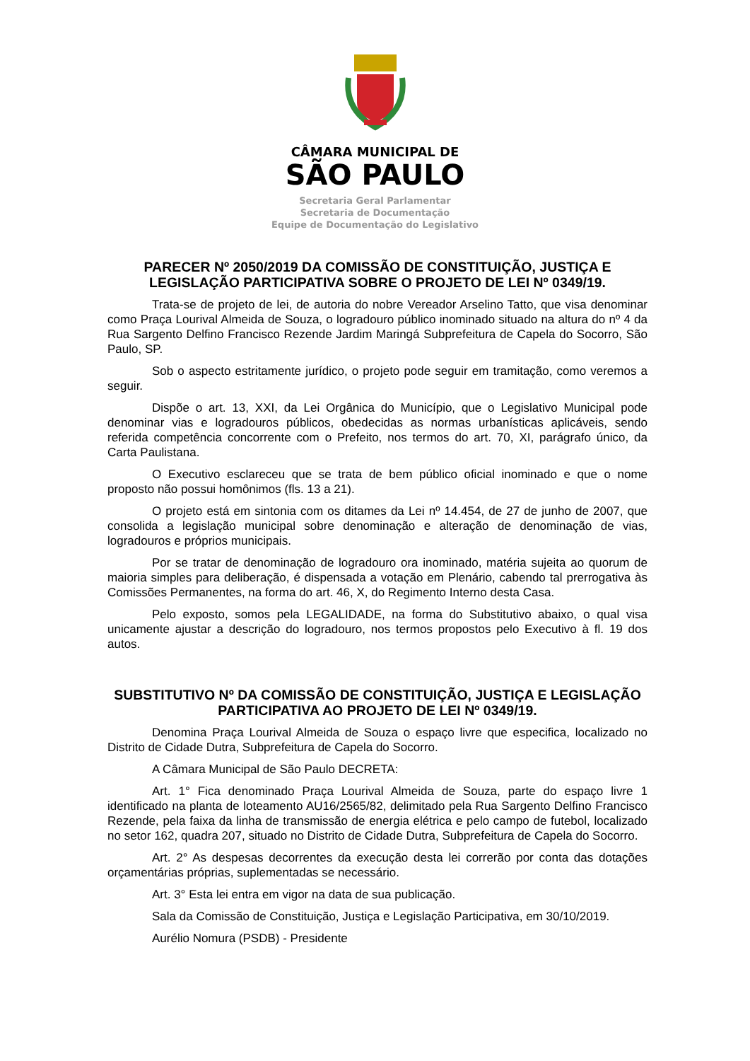CÂMARA MUNICIPAL DE
SÃO PAULO
Secretaria Geral Parlamentar
Secretaria de Documentação
Equipe de Documentação do Legislativo
PARECER Nº 2050/2019 DA COMISSÃO DE CONSTITUIÇÃO, JUSTIÇA E LEGISLAÇÃO PARTICIPATIVA SOBRE O PROJETO DE LEI Nº 0349/19.
Trata-se de projeto de lei, de autoria do nobre Vereador Arselino Tatto, que visa denominar como Praça Lourival Almeida de Souza, o logradouro público inominado situado na altura do nº 4 da Rua Sargento Delfino Francisco Rezende Jardim Maringá Subprefeitura de Capela do Socorro, São Paulo, SP.
Sob o aspecto estritamente jurídico, o projeto pode seguir em tramitação, como veremos a seguir.
Dispõe o art. 13, XXI, da Lei Orgânica do Município, que o Legislativo Municipal pode denominar vias e logradouros públicos, obedecidas as normas urbanísticas aplicáveis, sendo referida competência concorrente com o Prefeito, nos termos do art. 70, XI, parágrafo único, da Carta Paulistana.
O Executivo esclareceu que se trata de bem público oficial inominado e que o nome proposto não possui homônimos (fls. 13 a 21).
O projeto está em sintonia com os ditames da Lei nº 14.454, de 27 de junho de 2007, que consolida a legislação municipal sobre denominação e alteração de denominação de vias, logradouros e próprios municipais.
Por se tratar de denominação de logradouro ora inominado, matéria sujeita ao quorum de maioria simples para deliberação, é dispensada a votação em Plenário, cabendo tal prerrogativa às Comissões Permanentes, na forma do art. 46, X, do Regimento Interno desta Casa.
Pelo exposto, somos pela LEGALIDADE, na forma do Substitutivo abaixo, o qual visa unicamente ajustar a descrição do logradouro, nos termos propostos pelo Executivo à fl. 19 dos autos.
SUBSTITUTIVO Nº DA COMISSÃO DE CONSTITUIÇÃO, JUSTIÇA E LEGISLAÇÃO PARTICIPATIVA AO PROJETO DE LEI Nº 0349/19.
Denomina Praça Lourival Almeida de Souza o espaço livre que especifica, localizado no Distrito de Cidade Dutra, Subprefeitura de Capela do Socorro.
A Câmara Municipal de São Paulo DECRETA:
Art. 1° Fica denominado Praça Lourival Almeida de Souza, parte do espaço livre 1 identificado na planta de loteamento AU16/2565/82, delimitado pela Rua Sargento Delfino Francisco Rezende, pela faixa da linha de transmissão de energia elétrica e pelo campo de futebol, localizado no setor 162, quadra 207, situado no Distrito de Cidade Dutra, Subprefeitura de Capela do Socorro.
Art. 2° As despesas decorrentes da execução desta lei correrão por conta das dotações orçamentárias próprias, suplementadas se necessário.
Art. 3° Esta lei entra em vigor na data de sua publicação.
Sala da Comissão de Constituição, Justiça e Legislação Participativa, em 30/10/2019.
Aurélio Nomura (PSDB) - Presidente